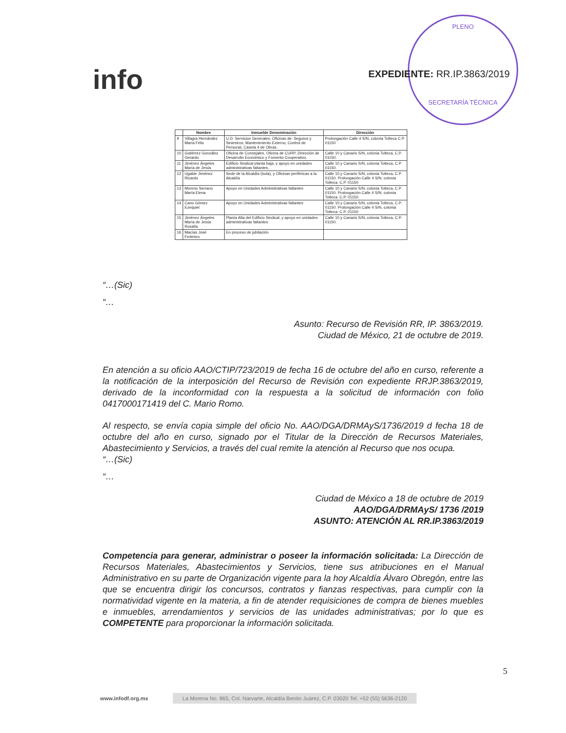info
PLENO
SECRETARÍA TÉCNICA
EXPEDIENTE: RR.IP.3863/2019
| | Nombre | Inmueble Denominación | Dirección |
| --- | --- | --- | --- |
| 9 | Villagra Hernández María Félix | U.D. Servicios Generales, Oficinas de: Seguros y Siniestros, Mantenimiento Externo, Control de Personal, Caseta 4 de Obras. | Prolongación Calle 4 S/N, colonia Tolteca C.P. 01150 |
| 10 | Gutiérrez González Gerardo | Oficina de Consejales, Oficina de CURP, Dirección de Desarrollo Económico y Fomento Cooperativo. | Calle 10 y Canario S/N, colonia Tolteca, C.P. 01150. |
| 11 | Jiménez Ángeles María de Jesús | Edificio Sindical planta baja, y apoyo en unidades administrativas faltantes. | Calle 10 y Canario S/N, colonia Tolteca, C.P. 01150. |
| 12 | Ugalde Jiménez Ricardo | Sede de la Alcaldía (toda), y Oficinas periféricas a la Alcaldía | Calle 10 y Canario S/N, colonia Tolteca, C.P. 01150. Prolongación Calle 4 S/N, colonia Tolteca. C.P. 01150 |
| 13 | Moreno Serrano María Elena | Apoyo en Unidades Administrativas faltantes | Calle 10 y Canario S/N, colonia Tolteca, C.P. 01150. Prolongación Calle 4 S/N, colonia Tolteca. C.P. 01150 |
| 14 | Cano Gómez Ezequiel | Apoyo en Unidades Administrativas faltantes | Calle 10 y Canario S/N, colonia Tolteca, C.P. 01150. Prolongación Calle 4 S/N, colonia Tolteca. C.P. 01150 |
| 15 | Jiménez Ángeles María de Jesús Rosalía | Planta Alta del Edificio Sindical, y apoyo en unidades administrativas faltantes. | Calle 10 y Canario S/N, colonia Tolteca, C.P. 01150. |
| 16 | Macías José Federico | En proceso de jubilación | |
“…(Sic)
“…
Asunto: Recurso de Revisión RR, IP. 3863/2019.
Ciudad de México, 21 de octubre de 2019.
En atención a su oficio AAO/CTIP/723/2019 de fecha 16 de octubre del año en curso, referente a la notificación de la interposición del Recurso de Revisión con expediente RRJP.3863/2019, derivado de la inconformidad con la respuesta a la solicitud de información con folio 0417000171419 del C. Mario Romo.
Al respecto, se envía copia simple del oficio No. AAO/DGA/DRMAyS/1736/2019 d fecha 18 de octubre del año en curso, signado por el Titular de la Dirección de Recursos Materiales, Abastecimiento y Servicios, a través del cual remite la atención al Recurso que nos ocupa.
“…(Sic)
“…
Ciudad de México a 18 de octubre de 2019
AAO/DGA/DRMAyS/ 1736 /2019
ASUNTO: ATENCIÓN AL RR.IP.3863/2019
Competencia para generar, administrar o poseer la información solicitada: La Dirección de Recursos Materiales, Abastecimientos y Servicios, tiene sus atribuciones en el Manual Administrativo en su parte de Organización vigente para la hoy Alcaldía Álvaro Obregón, entre las que se encuentra dirigir los concursos, contratos y fianzas respectivas, para cumplir con la normatividad vigente en la materia, a fin de atender requisiciones de compra de bienes muebles e inmuebles, arrendamientos y servicios de las unidades administrativas; por lo que es COMPETENTE para proporcionar la información solicitada.
5
www.infodf.org.mx La Morena No. 865, Col. Narvarte, Alcaldía Benito Juárez, C.P. 03020 Tel. +52 (55) 5636-2120